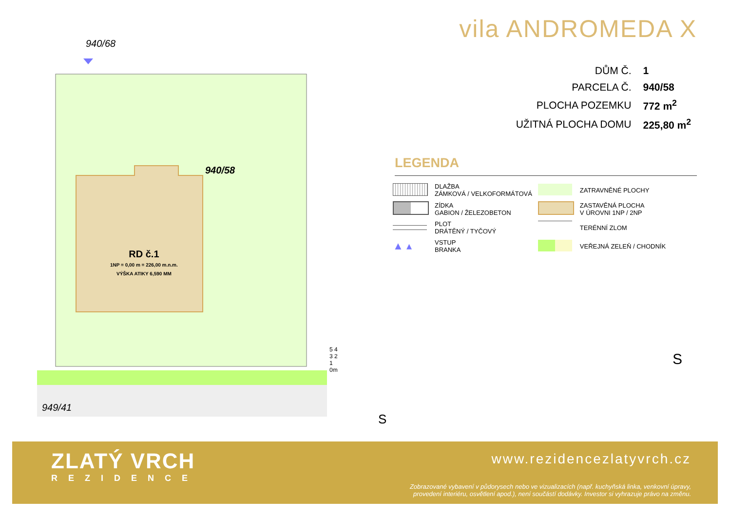940/68
940/58
RD č.1
1NP = 0,00 m = 226,00 m.n.m.
VÝŠKA ATIKY 6,590 MM
949/41
5 4 3 2 1 0m
S
vila ANDROMEDA X
| DŮM Č. | 1 |
| PARCELA Č. | 940/58 |
| PLOCHA POZEMKU | 772 m<sup>2</sup> |
| UŽITNÁ PLOCHA DOMU | 225,80 m<sup>2</sup> |
LEGENDA
| | DLAŽBA ZÁMKOVÁ / VELKOFORMÁTOVÁ | | ZATRAVNĚNÉ PLOCHY |
| | ZÍDKA GABION / ŽELEZOBETON | | ZASTAVĚNÁ PLOCHA V ÚROVNI 1NP / 2NP |
| | PLOT DRÁTĚNÝ / TYČOVÝ | | TERÉNNÍ ZLOM |
| ▲ ▴ | VSTUP BRANKA | | VEŘEJNÁ ZELEŇ / CHODNÍK |
S
ZLATÝ VRCH
REZIDENCE
www.rezidencezlatyvrch.cz
Zobrazované vybavení v půdorysech nebo ve vizualizacích (např. kuchyňská linka, venkovní úpravy,
provedení interiéru, osvětlení apod.), není součástí dodávky. Investor si vyhrazuje právo na změnu.